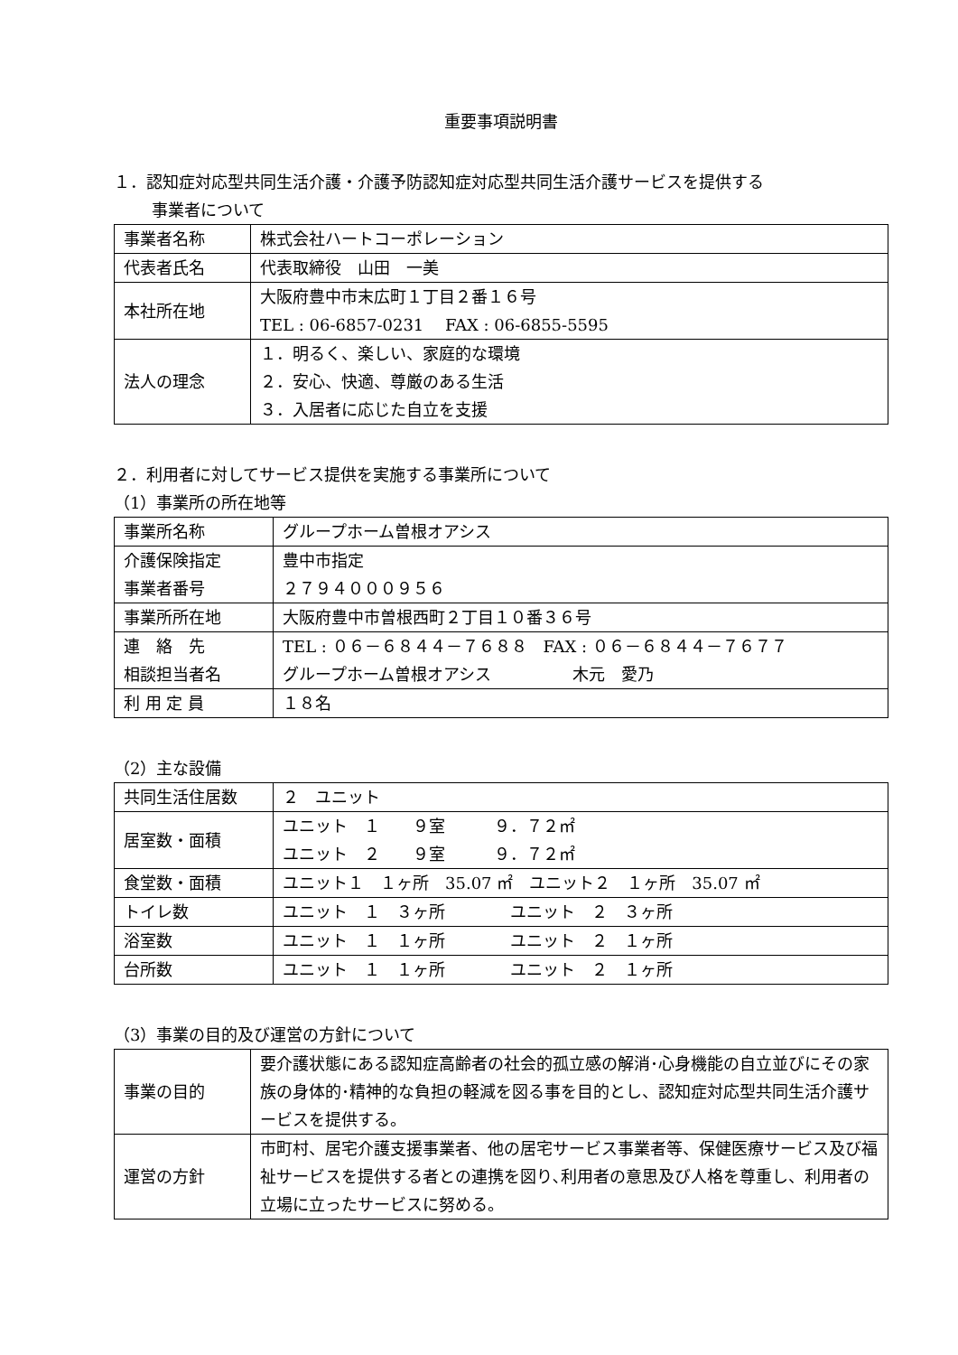重要事項説明書
１．認知症対応型共同生活介護・介護予防認知症対応型共同生活介護サービスを提供する
事業者について
| 事業者名称 | 株式会社ハートコーポレーション |
| 代表者氏名 | 代表取締役 山田 一美 |
| 本社所在地 | 大阪府豊中市末広町１丁目２番１６号 TEL : 06-6857-0231 FAX : 06-6855-5595 |
| 法人の理念 | １．明るく、楽しい、家庭的な環境 ２．安心、快適、尊厳のある生活 ３．入居者に応じた自立を支援 |
２．利用者に対してサービス提供を実施する事業所について
（1）事業所の所在地等
| 事業所名称 | グループホーム曽根オアシス |
| 介護保険指定 事業者番号 | 豊中市指定 ２７９４０００９５６ |
| 事業所所在地 | 大阪府豊中市曽根西町２丁目１０番３６号 |
| 連 絡 先 相談担当者名 | TEL : ０６－６８４４－７６８８ FAX : ０６－６８４４－７６７７ グループホーム曽根オアシス 木元 愛乃 |
| 利 用 定 員 | １８名 |
（2）主な設備
| 共同生活住居数 | ２ ユニット |
| 居室数・面積 | ユニット １ ９室 ９．７２㎡ ユニット ２ ９室 ９．７２㎡ |
| 食堂数・面積 | ユニット１ １ヶ所 35.07 ㎡ ユニット２ １ヶ所 35.07 ㎡ |
| トイレ数 | ユニット １ ３ヶ所 ユニット ２ ３ヶ所 |
| 浴室数 | ユニット １ １ヶ所 ユニット ２ １ヶ所 |
| 台所数 | ユニット １ １ヶ所 ユニット ２ １ヶ所 |
（3）事業の目的及び運営の方針について
| 事業の目的 | 要介護状態にある認知症高齢者の社会的孤立感の解消･心身機能の自立並びにその家族の身体的･精神的な負担の軽減を図る事を目的とし、認知症対応型共同生活介護サービスを提供する。 |
| 運営の方針 | 市町村、居宅介護支援事業者、他の居宅サービス事業者等、保健医療サービス及び福祉サービスを提供する者との連携を図り､利用者の意思及び人格を尊重し、利用者の立場に立ったサービスに努める。 |